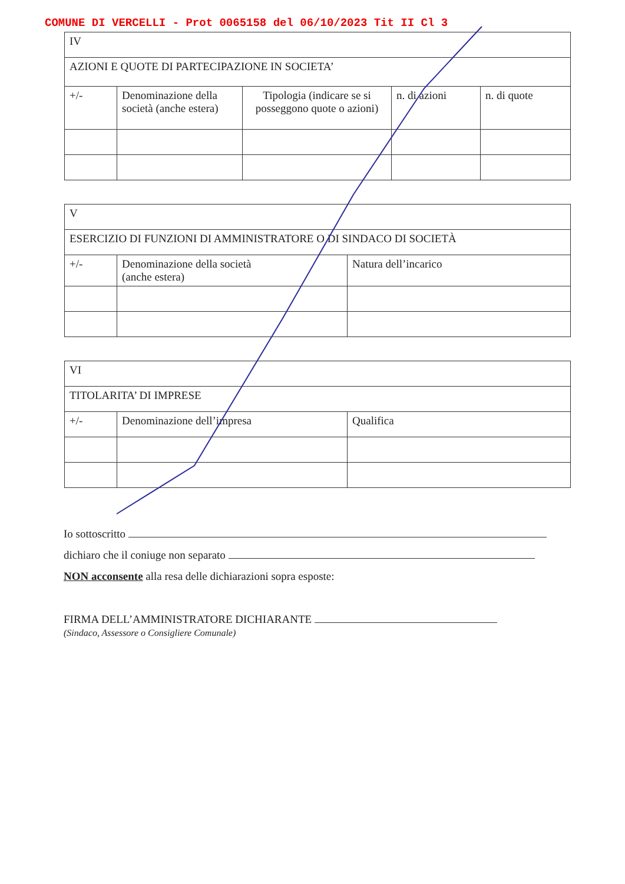COMUNE DI VERCELLI - Prot 0065158 del 06/10/2023 Tit II Cl 3
| IV | | | | |
| AZIONI E QUOTE DI PARTECIPAZIONE IN SOCIETA’ | | | | |
| +/- | Denominazione della società (anche estera) | Tipologia (indicare se si posseggono quote o azioni) | n. di azioni | n. di quote |
| V | | |
| ESERCIZIO DI FUNZIONI DI AMMINISTRATORE O DI SINDACO DI SOCIETÀ | | |
| +/- | Denominazione della società (anche estera) | Natura dell’incarico |
| VI | | |
| TITOLARITA’ DI IMPRESE | | |
| +/- | Denominazione dell’impresa | Qualifica |
Io sottoscritto
dichiaro che il coniuge non separato
NON acconsente alla resa delle dichiarazioni sopra esposte:
FIRMA DELL’AMMINISTRATORE DICHIARANTE
(Sindaco, Assessore o Consigliere Comunale)